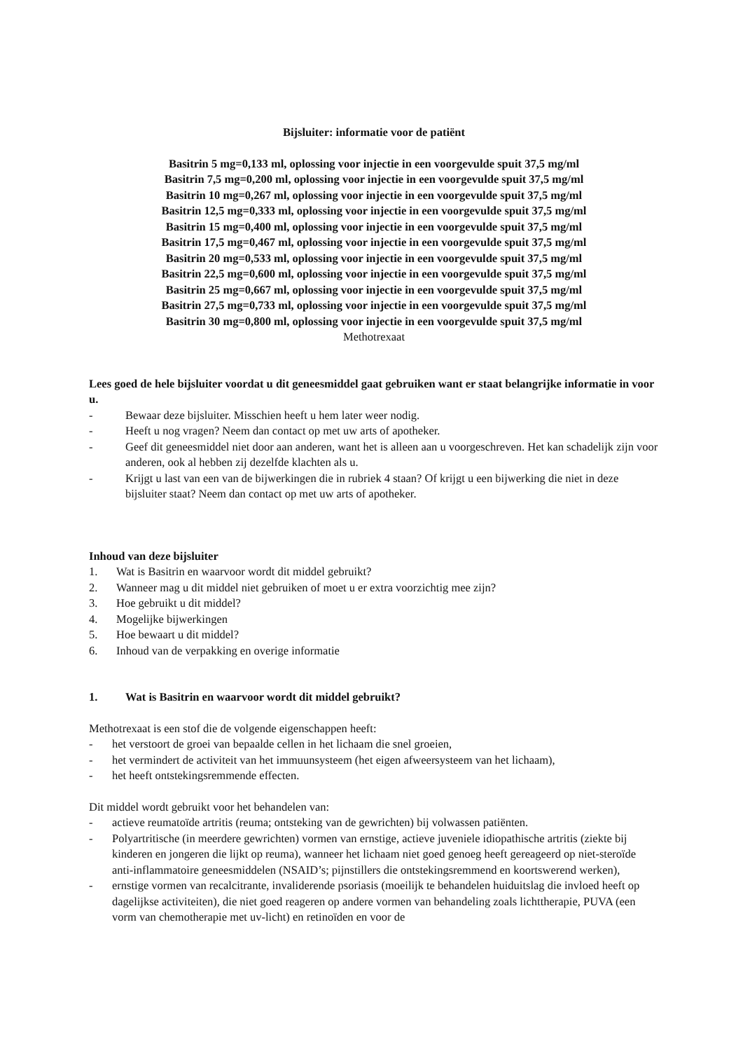Bijsluiter: informatie voor de patiënt
Basitrin 5 mg=0,133 ml, oplossing voor injectie in een voorgevulde spuit 37,5 mg/ml
Basitrin 7,5 mg=0,200 ml, oplossing voor injectie in een voorgevulde spuit 37,5 mg/ml
Basitrin 10 mg=0,267 ml, oplossing voor injectie in een voorgevulde spuit 37,5 mg/ml
Basitrin 12,5 mg=0,333 ml, oplossing voor injectie in een voorgevulde spuit 37,5 mg/ml
Basitrin 15 mg=0,400 ml, oplossing voor injectie in een voorgevulde spuit 37,5 mg/ml
Basitrin 17,5 mg=0,467 ml, oplossing voor injectie in een voorgevulde spuit 37,5 mg/ml
Basitrin 20 mg=0,533 ml, oplossing voor injectie in een voorgevulde spuit 37,5 mg/ml
Basitrin 22,5 mg=0,600 ml, oplossing voor injectie in een voorgevulde spuit 37,5 mg/ml
Basitrin 25 mg=0,667 ml, oplossing voor injectie in een voorgevulde spuit 37,5 mg/ml
Basitrin 27,5 mg=0,733 ml, oplossing voor injectie in een voorgevulde spuit 37,5 mg/ml
Basitrin 30 mg=0,800 ml, oplossing voor injectie in een voorgevulde spuit 37,5 mg/ml
Methotrexaat
Lees goed de hele bijsluiter voordat u dit geneesmiddel gaat gebruiken want er staat belangrijke informatie in voor u.
- Bewaar deze bijsluiter. Misschien heeft u hem later weer nodig.
- Heeft u nog vragen? Neem dan contact op met uw arts of apotheker.
- Geef dit geneesmiddel niet door aan anderen, want het is alleen aan u voorgeschreven. Het kan schadelijk zijn voor anderen, ook al hebben zij dezelfde klachten als u.
- Krijgt u last van een van de bijwerkingen die in rubriek 4 staan? Of krijgt u een bijwerking die niet in deze bijsluiter staat? Neem dan contact op met uw arts of apotheker.
Inhoud van deze bijsluiter
1. Wat is Basitrin en waarvoor wordt dit middel gebruikt?
2. Wanneer mag u dit middel niet gebruiken of moet u er extra voorzichtig mee zijn?
3. Hoe gebruikt u dit middel?
4. Mogelijke bijwerkingen
5. Hoe bewaart u dit middel?
6. Inhoud van de verpakking en overige informatie
1. Wat is Basitrin en waarvoor wordt dit middel gebruikt?
Methotrexaat is een stof die de volgende eigenschappen heeft:
- het verstoort de groei van bepaalde cellen in het lichaam die snel groeien,
- het vermindert de activiteit van het immuunsysteem (het eigen afweersysteem van het lichaam),
- het heeft ontstekingsremmende effecten.
Dit middel wordt gebruikt voor het behandelen van:
- actieve reumatoïde artritis (reuma; ontsteking van de gewrichten) bij volwassen patiënten.
- Polyartritische (in meerdere gewrichten) vormen van ernstige, actieve juveniele idiopathische artritis (ziekte bij kinderen en jongeren die lijkt op reuma), wanneer het lichaam niet goed genoeg heeft gereageerd op niet-steroïde anti-inflammatoire geneesmiddelen (NSAID’s; pijnstillers die ontstekingsremmend en koortswerend werken),
- ernstige vormen van recalcitrante, invaliderende psoriasis (moeilijk te behandelen huiduitslag die invloed heeft op dagelijkse activiteiten), die niet goed reageren op andere vormen van behandeling zoals lichttherapie, PUVA (een vorm van chemotherapie met uv-licht) en retinoïden en voor de